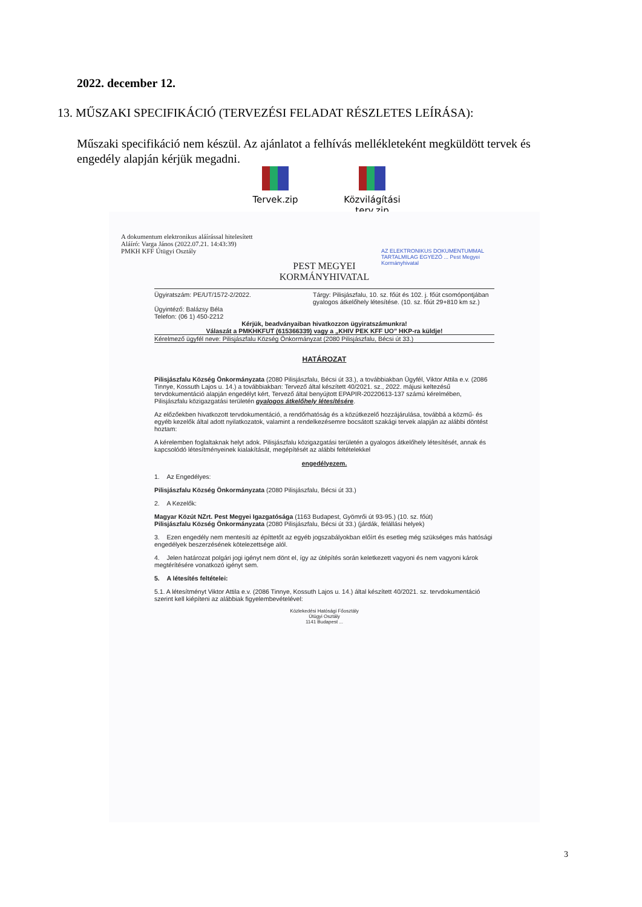2022. december 12.
13. MŰSZAKI SPECIFIKÁCIÓ (TERVEZÉSI FELADAT RÉSZLETES LEÍRÁSA):
Műszaki specifikáció nem készül. Az ajánlatot a felhívás mellékleteként megküldött tervek és engedély alapján kérjük megadni.
Tervek.zip Közvilágítási terv.zip
A dokumentum elektronikus aláírással hitelesített
Aláíró: Varga János (2022.07.21. 14:43:39)
PMKH KFF Útügyi Osztály
AZ ELEKTRONIKUS DOKUMENTUMMAL TARTALMILAG EGYEZŐ ... Pest Megyei Kormányhivatal
PEST MEGYEI
KORMÁNYHIVATAL
Ügyiratszám: PE/UT/1572-2/2022.
Ügyintéző: Balázsy Béla
Telefon: (06 1) 450-2212
Tárgy: Pilisjászfalu, 10. sz. főút és 102. j. főút csomópontjában gyalogos átkelőhely létesítése. (10. sz. főút 29+810 km sz.)
Kérjük, beadványaiban hivatkozzon ügyiratszámunkra!
Válaszát a PMKHKFUT (615366339) vagy a „KHIV PEK KFF UO” HKP-ra küldje!
Kérelmező ügyfél neve: Pilisjászfalu Község Önkormányzat (2080 Pilisjászfalu, Bécsi út 33.)
HATÁROZAT
Pilisjászfalu Község Önkormányzata (2080 Pilisjászfalu, Bécsi út 33.), a továbbiakban Ügyfél, Viktor Attila e.v. (2086 Tinnye, Kossuth Lajos u. 14.) a továbbiakban: Tervező által készített 40/2021. sz., 2022. májusi keltezésű tervdokumentáció alapján engedélyt kért, Tervező által benyújtott EPAPIR-20220613-137 számú kérelmében, Pilisjászfalu közigazgatási területén gyalogos átkelőhely létesítésére.
Az előzőekben hivatkozott tervdokumentáció, a rendőrhatóság és a közútkezelő hozzájárulása, továbbá a közmű- és egyéb kezelők által adott nyilatkozatok, valamint a rendelkezésemre bocsátott szakági tervek alapján az alábbi döntést hoztam:
A kérelemben foglaltaknak helyt adok. Pilisjászfalu közigazgatási területén a gyalogos átkelőhely létesítését, annak és kapcsolódó létesítményeinek kialakítását, megépítését az alábbi feltételekkel
engedélyezem.
1. Az Engedélyes:
Pilisjászfalu Község Önkormányzata (2080 Pilisjászfalu, Bécsi út 33.)
2. A Kezelők:
Magyar Közút NZrt. Pest Megyei Igazgatósága (1163 Budapest, Gyömrői út 93-95.) (10. sz. főút)
Pilisjászfalu Község Önkormányzata (2080 Pilisjászfalu, Bécsi út 33.) (járdák, felállási helyek)
3. Ezen engedély nem mentesíti az építtetőt az egyéb jogszabályokban előírt és esetleg még szükséges más hatósági engedélyek beszerzésének kötelezettsége alól.
4. Jelen határozat polgári jogi igényt nem dönt el, így az útépítés során keletkezett vagyoni és nem vagyoni károk megtérítésére vonatkozó igényt sem.
5. A létesítés feltételei:
5.1. A létesítményt Viktor Attila e.v. (2086 Tinnye, Kossuth Lajos u. 14.) által készített 40/2021. sz. tervdokumentáció szerint kell kiépíteni az alábbiak figyelembevételével:
Közlekedési Hatósági Főosztály
Útügyi Osztály
1141 Budapest ...
3